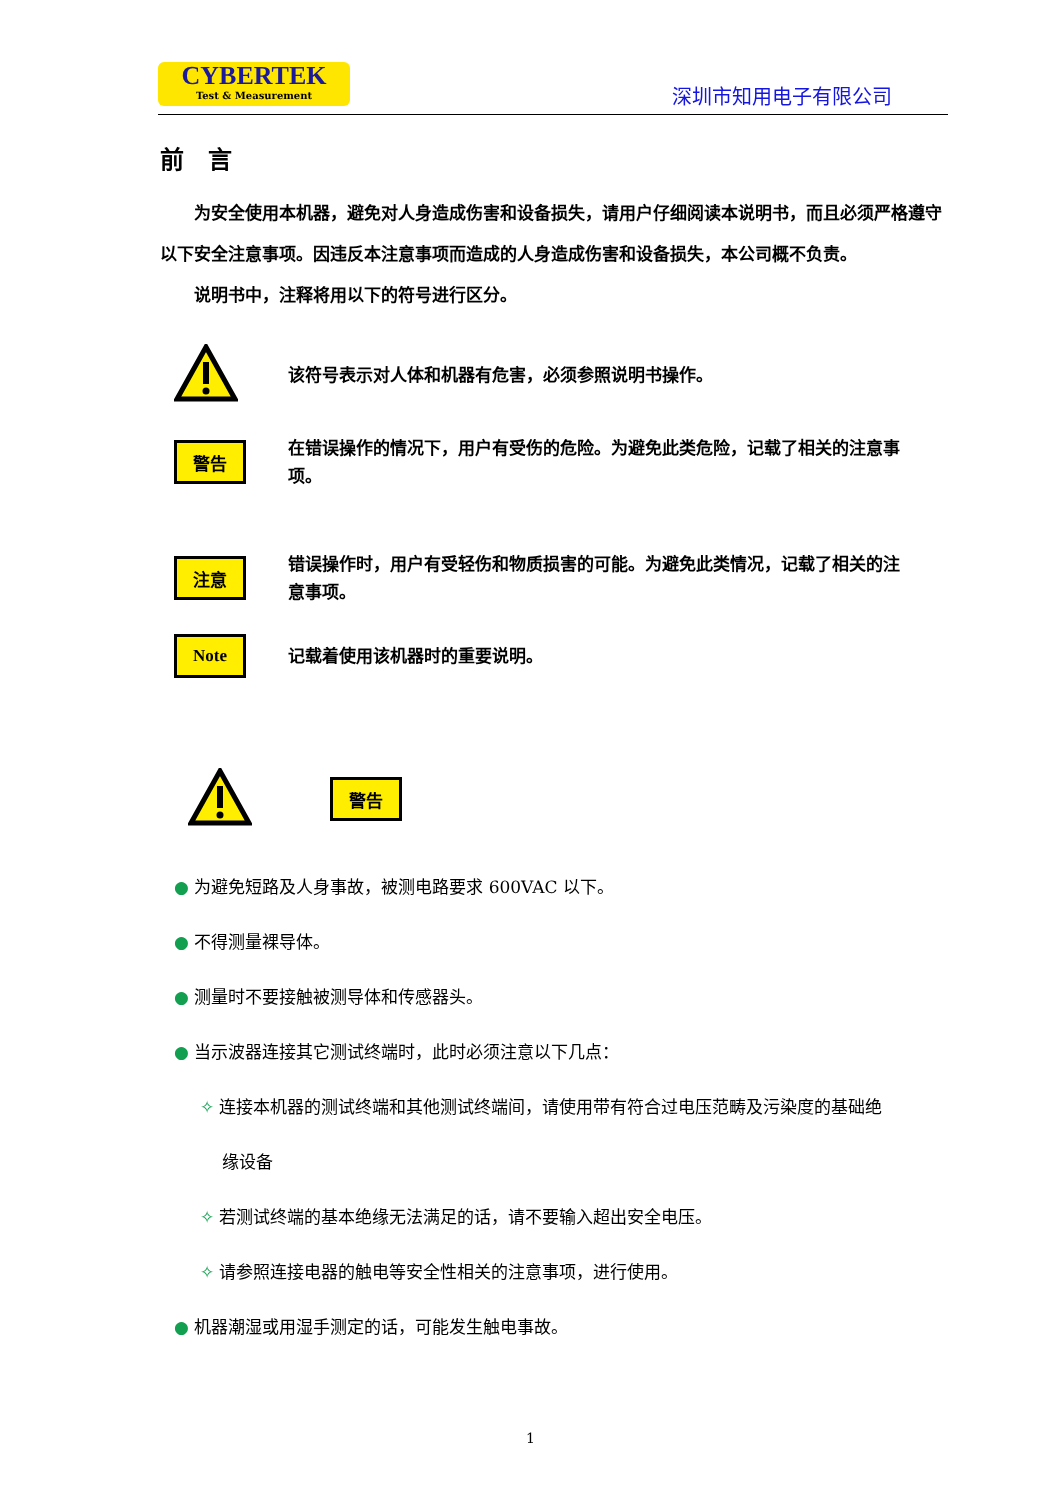CYBERTEK
Test & Measurement
深圳市知用电子有限公司
前　言
　　为安全使用本机器，避免对人身造成伤害和设备损失，请用户仔细阅读本说明书，而且必须严格遵守以下安全注意事项。因违反本注意事项而造成的人身造成伤害和设备损失，本公司概不负责。
　　说明书中，注释将用以下的符号进行区分。
该符号表示对人体和机器有危害，必须参照说明书操作。
警告
在错误操作的情况下，用户有受伤的危险。为避免此类危险，记载了相关的注意事项。
注意
错误操作时，用户有受轻伤和物质损害的可能。为避免此类情况，记载了相关的注意事项。
Note
记载着使用该机器时的重要说明。
警告
● 为避免短路及人身事故，被测电路要求 600VAC 以下。
● 不得测量裸导体。
● 测量时不要接触被测导体和传感器头。
● 当示波器连接其它测试终端时，此时必须注意以下几点：
✧ 连接本机器的测试终端和其他测试终端间，请使用带有符合过电压范畴及污染度的基础绝
　 缘设备
✧ 若测试终端的基本绝缘无法满足的话，请不要输入超出安全电压。
✧ 请参照连接电器的触电等安全性相关的注意事项，进行使用。
● 机器潮湿或用湿手测定的话，可能发生触电事故。
1